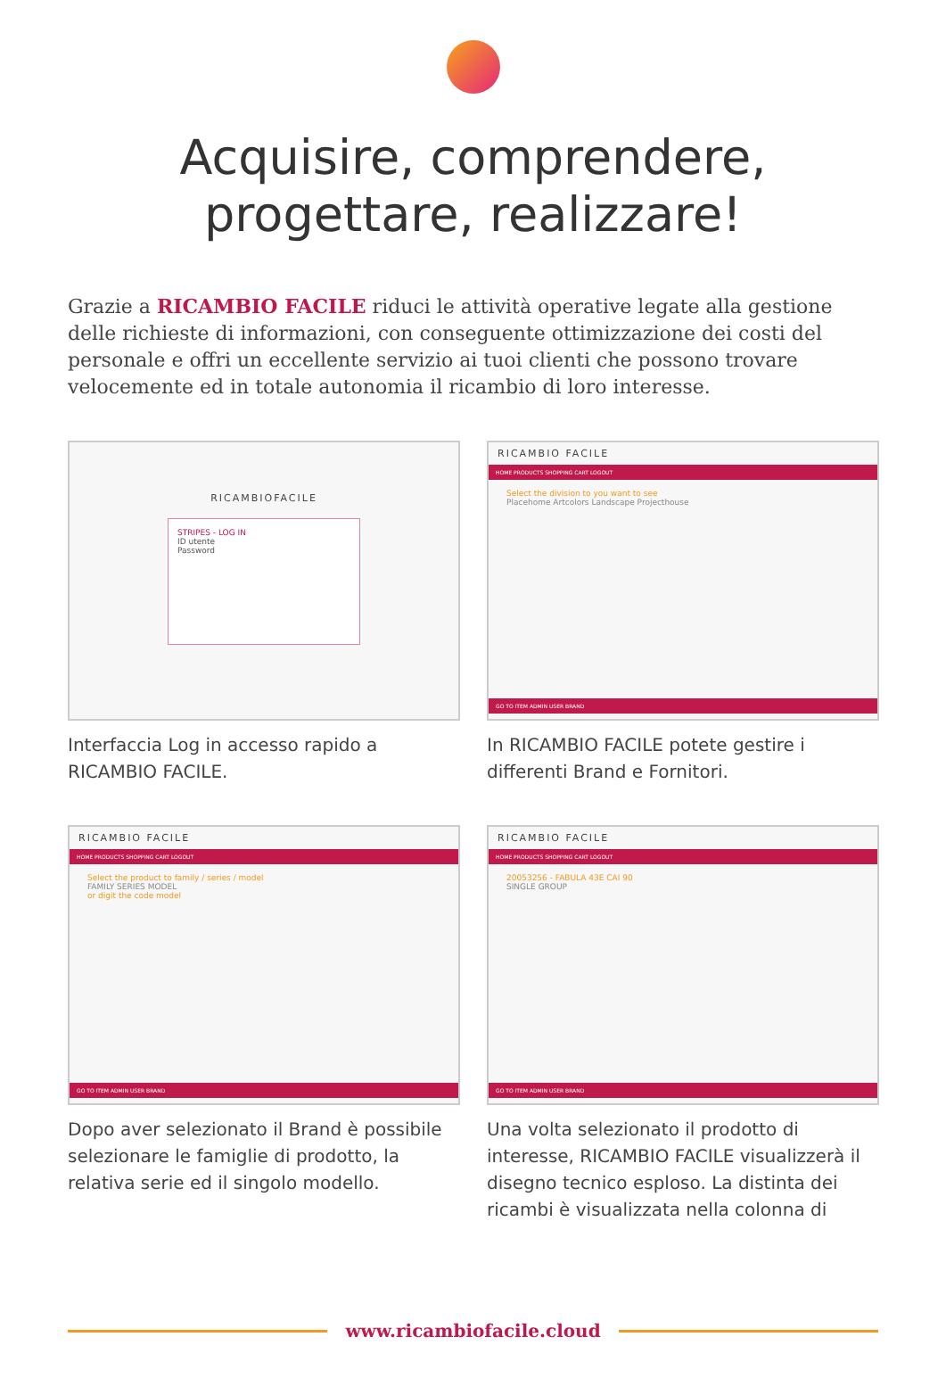Acquisire, comprendere,
progettare, realizzare!
Grazie a RICAMBIO FACILE riduci le attività operative legate alla gestione delle richieste di informazioni, con conseguente ottimizzazione dei costi del personale e offri un eccellente servizio ai tuoi clienti che possono trovare velocemente ed in totale autonomia il ricambio di loro interesse.
RICAMBIOFACILE
STRIPES - LOG IN
ID utente
Password
Interfaccia Log in accesso rapido a RICAMBIO FACILE.
RICAMBIO FACILE
HOME PRODUCTS SHOPPING CART LOGOUT
Select the division to you want to see
Placehome Artcolors Landscape Projecthouse
GO TO ITEM ADMIN USER BRAND
In RICAMBIO FACILE potete gestire i differenti Brand e Fornitori.
RICAMBIO FACILE
HOME PRODUCTS SHOPPING CART LOGOUT
Select the product to family / series / model
FAMILY SERIES MODEL
or digit the code model
GO TO ITEM ADMIN USER BRAND
Dopo aver selezionato il Brand è possibile selezionare le famiglie di prodotto, la relativa serie ed il singolo modello.
RICAMBIO FACILE
HOME PRODUCTS SHOPPING CART LOGOUT
20053256 - FABULA 43E CAI 90
SINGLE GROUP
GO TO ITEM ADMIN USER BRAND
Una volta selezionato il prodotto di interesse, RICAMBIO FACILE visualizzerà il disegno tecnico esploso. La distinta dei ricambi è visualizzata nella colonna di
www.ricambiofacile.cloud